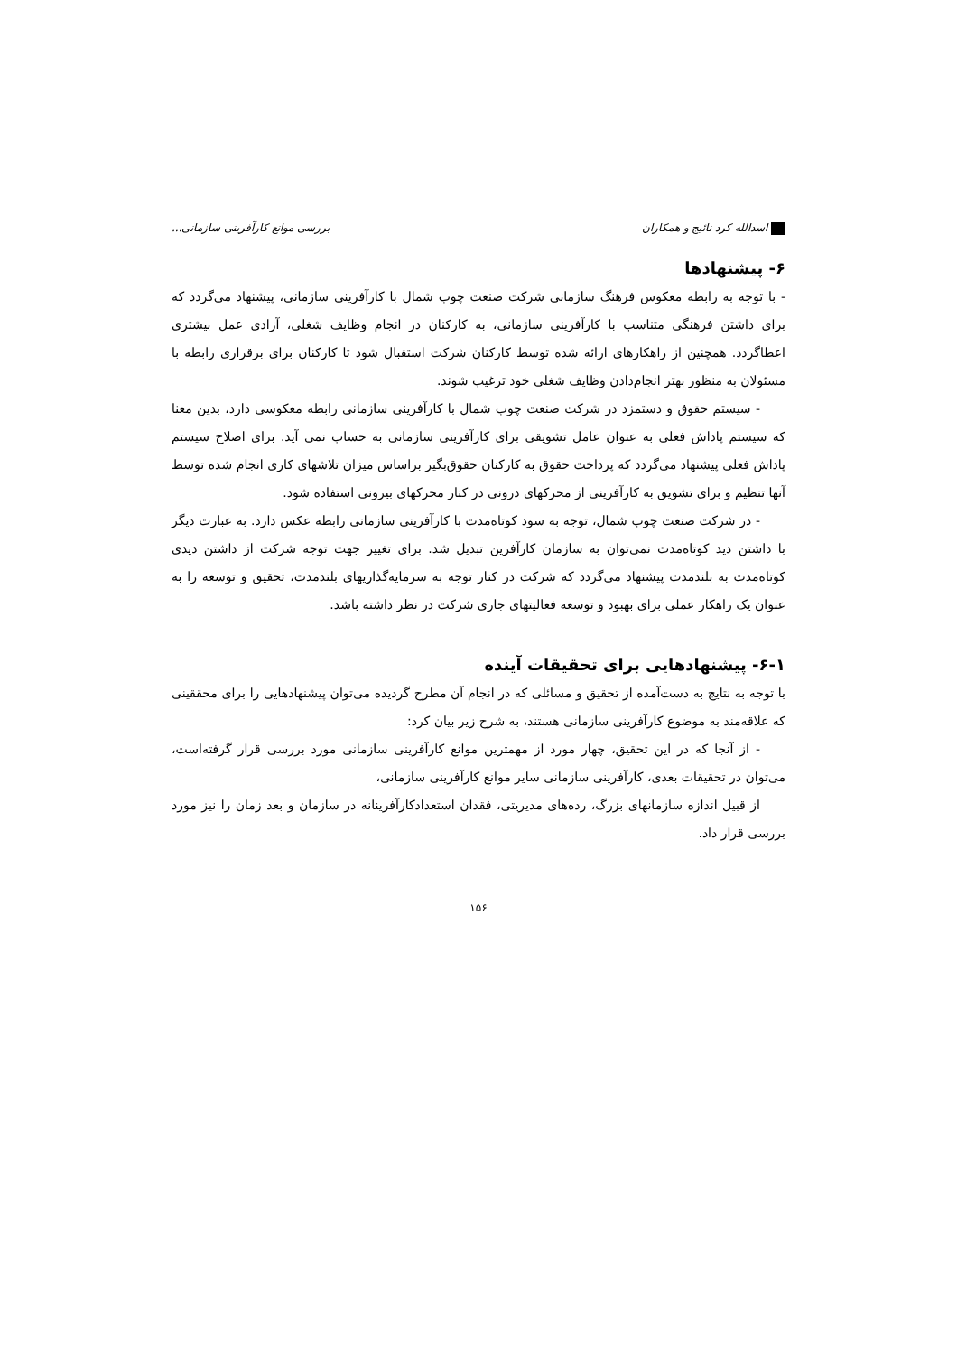اسدالله کرد نائیج و همکاران بررسی موانع کارآفرینی سازمانی...
۶- پیشنهادها
- با توجه به رابطه معکوس فرهنگ سازمانی شرکت صنعت چوب شمال با کارآفرینی سازمانی، پیشنهاد می‌گردد که برای داشتن فرهنگی متناسب با کارآفرینی سازمانی، به کارکنان در انجام وظایف شغلی، آزادی عمل بیشتری اعطاگردد. همچنین از راهکارهای ارائه شده توسط کارکنان شرکت استقبال شود تا کارکنان برای برقراری رابطه با مسئولان به منظور بهتر انجام‌دادن وظایف شغلی خود ترغیب شوند.
- سیستم حقوق و دستمزد در شرکت صنعت چوب شمال با کارآفرینی سازمانی رابطه معکوسی دارد، بدین معنا که سیستم پاداش فعلی به عنوان عامل تشویقی برای کارآفرینی سازمانی به حساب نمی آید. برای اصلاح سیستم پاداش فعلی پیشنهاد می‌گردد که پرداخت حقوق به کارکنان حقوق‌بگیر براساس میزان تلاشهای کاری انجام شده توسط آنها تنظیم و برای تشویق به کارآفرینی از محرکهای درونی در کنار محرکهای بیرونی استفاده شود.
- در شرکت صنعت چوب شمال، توجه به سود کوتاه‌مدت با کارآفرینی سازمانی رابطه عکس دارد. به عبارت دیگر با داشتن دید کوتاه‌مدت نمی‌توان به سازمان کارآفرین تبدیل شد. برای تغییر جهت توجه شرکت از داشتن دیدی کوتاه‌مدت به بلندمدت پیشنهاد می‌گردد که شرکت در کنار توجه به سرمایه‌گذاریهای بلندمدت، تحقیق و توسعه را به عنوان یک راهکار عملی برای بهبود و توسعه فعالیتهای جاری شرکت در نظر داشته باشد.
۶-۱- پیشنهادهایی برای تحقیقات آینده
با توجه به نتایج به دست‌آمده از تحقیق و مسائلی که در انجام آن مطرح گردیده می‌توان پیشنهادهایی را برای محققینی که علاقه‌مند به موضوع کارآفرینی سازمانی هستند، به شرح زیر بیان کرد:
- از آنجا که در این تحقیق، چهار مورد از مهمترین موانع کارآفرینی سازمانی مورد بررسی قرار گرفته‌است، می‌توان در تحقیقات بعدی، کارآفرینی سازمانی سایر موانع کارآفرینی سازمانی،
از قبیل اندازه سازمانهای بزرگ، رده‌های مدیریتی، فقدان استعدادکارآفرینانه در سازمان و بعد زمان را نیز مورد بررسی قرار داد.
۱۵۶